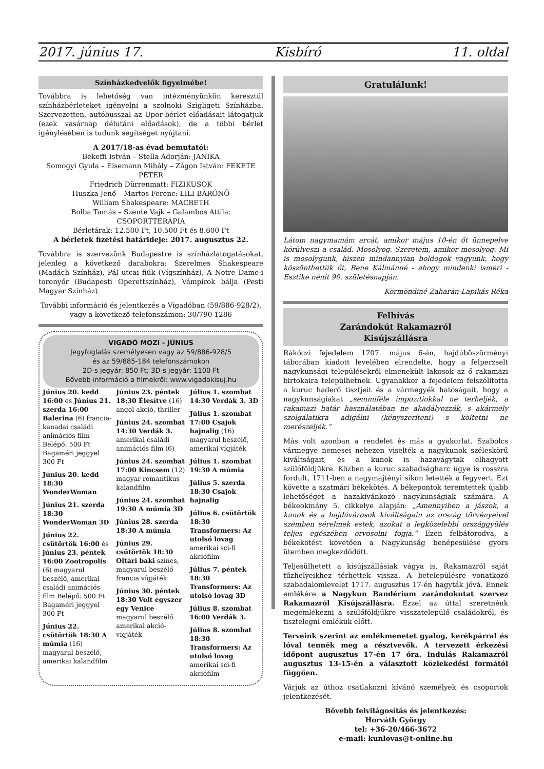2017. június 17. Kisbíró 11. oldal
Színházkedvelők figyelmébe!
Továbbra is lehetőség van intézményünkön keresztül színházbérleteket igényelni a szolnoki Szigligeti Színházba. Szervezetten, autóbusszal az Upor-bérlet előadásait látogatjuk (ezek vasárnap délutáni előadások), de a többi bérlet igénylésében is tudunk segítséget nyújtani.
A 2017/18-as évad bemutatói:
Békeffi István – Stella Adorján: JANIKA
Somogyi Gyula – Eisemann Mihály – Zágon István: FEKETE PÉTER
Friedrich Dürrenmatt: FIZIKUSOK
Huszka Jenő – Martos Ferenc: LILI BÁRÓNŐ
William Shakespeare: MACBETH
Bolba Tamás – Szente Vajk – Galambos Attila: CSOPORTTERÁPIA
Bérletárak: 12.500 Ft, 10.500 Ft és 8.600 Ft
A bérletek fizetési határideje: 2017. augusztus 22.
Továbbra is szervezünk Budapestre is színházlátogatásokat, jelenleg a következő darabokra: Szerelmes Shakespeare (Madách Színház), Pál utcai fiúk (Vígszínház), A Notre Dame-i toronyőr (Budapesti Operettszínház), Vámpírok bálja (Pesti Magyar Színház).
További információ és jelentkezés a Vigadóban (59/886-928/2), vagy a következő telefonszámon: 30/790 1286
VIGADÓ MOZI - JÚNIUS
Jegyfoglalás személyesen vagy az 59/886-928/5
és az 59/885-184 telefonszámokon
2D-s jegyár: 850 Ft; 3D-s jegyár: 1100 Ft
Bővebb információ a filmekről: www.vigadokisuj.hu
Június 20. kedd 16:00 és Június 21. szerda 16:00 Balerina (6) francia-kanadai családi animációs film Belépő: 500 Ft Bagaméri jeggyel 300 Ft
Június 20. kedd 18:30 WonderWoman
Június 21. szerda 18:30 WonderWoman 3D
Június 22. csütörtök 16:00 és június 23. péntek 16:00 Zootropolis (6) magyarul beszélő, amerikai családi animációs film Belépő: 500 Ft Bagaméri jeggyel 300 Ft
Június 22. csütörtök 18:30 A múmia (16) magyarul beszélő, amerikai kalandfilm
Június 23. péntek 18:30 Élesítve (16) angol akció, thriller
Június 24. szombat 14:30 Verdák 3. amerikai családi animációs film (6)
Június 24. szombat 17:00 Kincsem (12) magyar romantikus kalandfilm
Június 24. szombat 19:30 A múmia 3D
Június 28. szerda 18:30 A múmia
Június 29. csütörtök 18:30 Oltári baki színes, magyarul beszélő francia vígjáték
Június 30. péntek 18:30 Volt egyszer egy Venice magyarul beszélő amerikai akció-vígjáték
Július 1. szombat 14:30 Verdák 3. 3D
Július 1. szombat 17:00 Csajok hajnalig (16) magyarul beszélő, amerikai vígjáték
Július 1. szombat 19:30 A múmia
Július 5. szerda 18:30 Csajok hajnalig
Július 6. csütörtök 18:30 Transformers: Az utolsó lovag amerikai sci-fi akciófilm
Július 7. péntek 18:30 Transformers: Az utolsó lovag 3D
Július 8. szombat 16:00 Verdák 3.
Július 8. szombat 18:30 Transformers: Az utolsó lovag amerikai sci-fi akciófilm
Gratulálunk!
Látom nagymamám arcát, amikor május 10-én őt ünnepelve körülveszi a család. Mosolyog. Szeretem, amikor mosolyog. Mi is mosolygunk, hiszen mindannyian boldogok vagyunk, hogy köszönthettük őt, Bene Kálmánné - ahogy mindenki ismeri - Esztike nénit 90. születésnapján.
Körmöndiné Zaharán-Lapikás Réka
Felhívás
Zarándokút Rakamazról
Kisújszállásra
Rákóczi fejedelem 1707. május 6-án, hajdúböszörményi táborában kiadott levelében elrendelte, hogy a felperzselt nagykunsági településekről elmenekült lakosok az ő rakamazi birtokaira települhetnek. Ugyanakkor a fejedelem felszólította a kuruc haderő tisztjeit és a vármegyék hatóságait, hogy a nagykunságiakat „semmiféle impozítiokkal ne terheljék, a rakamazi határ használatában ne akadályozzák, s akármely szolgálatikra adigálni (kényszeríteni) s költetni ne merészeljék.”
Más volt azonban a rendelet és más a gyakorlat. Szabolcs vármegye nemesei nehezen viselték a nagykunok széleskörű kiváltságait, és a kunok is hazavágytak elhagyott szülőföldjükre. Közben a kuruc szabadságharc ügye is rosszra fordult, 1711-ben a nagymajtényi síkon letették a fegyvert. Ezt követte a szatmári békekötés. A békepontok teremtettek újabb lehetőséget a hazakívánkozó nagykunságiak számára. A békeokmány 5. cikkelye alapján: „Amennyiben a jászok, a kunok és a hajdúvárosok kiváltságain az ország törvényeivel szemben sérelmek estek, azokat a legközelebbi országgyűlés teljes egészében orvosolni fogja.” Ezen felbátorodva, a békekötést követően a Nagykunság benépesülése gyors ütemben megkezdődött.
Teljesülhetett a kisújszállásiak vágya is, Rakamazról saját tűzhelyeikhez térhettek vissza. A betelepülésre vonatkozó szabadalomlevelet 1717. augusztus 17-én hagyták jóvá. Ennek emlékére a Nagykun Bandérium zarándokutat szervez Rakamazról Kisújszállásra. Ezzel az úttal szeretnénk megemlékezni a szülőföldjükre visszatelepülő családokról, és tisztelegni emlékük előtt.
Terveink szerint az emlékmenetet gyalog, kerékpárral és lóval tennék meg a résztvevők. A tervezett érkezési időpont augusztus 17-én 17 óra. Indulás Rakamazról augusztus 13-15-én a választott közlekedési formától függően.
Várjuk az úthoz csatlakozni kívánó személyek és csoportok jelentkezését.
Bővebb felvilágosítás és jelentkezés:
Horváth György
tel: +36-20/466-3672
e-mail: kunlovas@t-online.hu